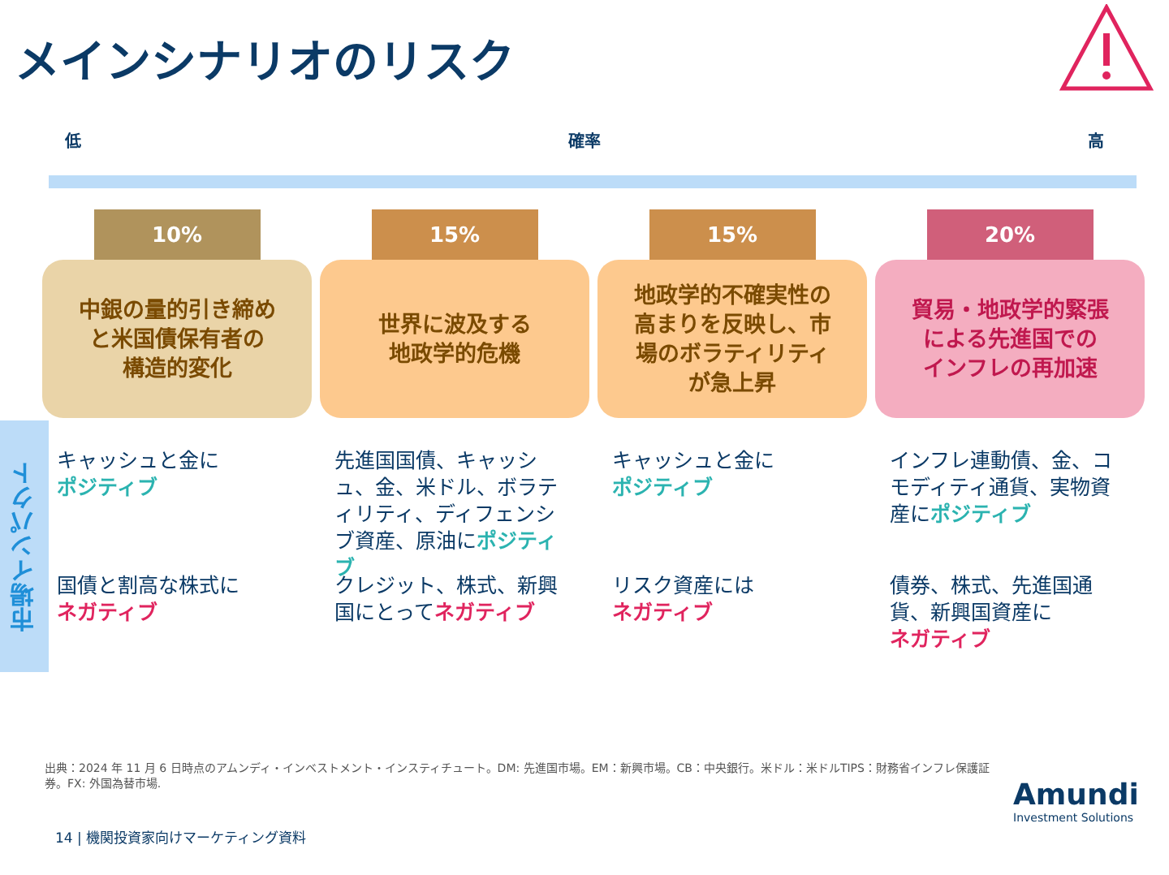メインシナリオのリスク
低 確率 高
市場インパクト
10%
中銀の量的引き締め
と米国債保有者の
構造的変化
キャッシュと金に
ポジティブ
国債と割高な株式に
ネガティブ
15%
世界に波及する
地政学的危機
先進国国債、キャッシュ、金、米ドル、ボラティリティ、ディフェンシブ資産、原油にポジティブ
クレジット、株式、新興国にとってネガティブ
15%
地政学的不確実性の
高まりを反映し、市
場のボラティリティ
が急上昇
キャッシュと金に
ポジティブ
リスク資産には
ネガティブ
20%
貿易・地政学的緊張
による先進国での
インフレの再加速
インフレ連動債、金、コモディティ通貨、実物資産にポジティブ
債券、株式、先進国通貨、新興国資産に
ネガティブ
出典：2024 年 11 月 6 日時点のアムンディ・インベストメント・インスティチュート。DM: 先進国市場。EM：新興市場。CB：中央銀行。米ドル：米ドルTIPS：財務省インフレ保護証券。FX: 外国為替市場.
14 | 機関投資家向けマーケティング資料
Amundi
Investment Solutions